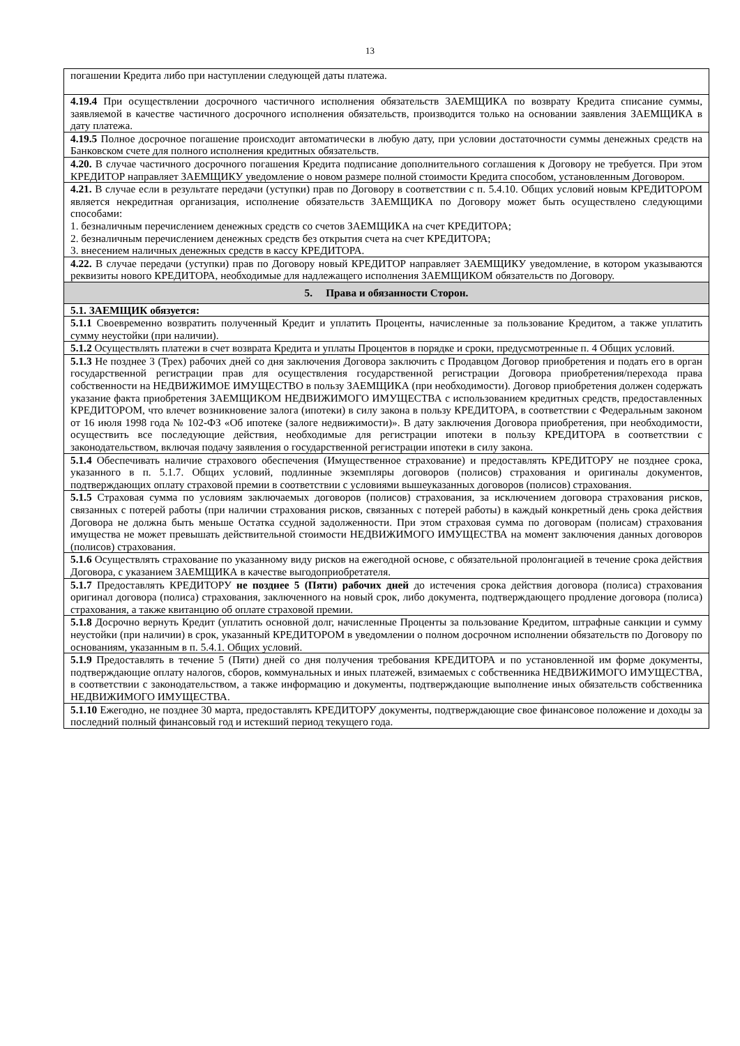13
| погашении Кредита либо при наступлении следующей даты платежа. |
| 4.19.4 При осуществлении досрочного частичного исполнения обязательств ЗАЕМЩИКА по возврату Кредита списание суммы, заявляемой в качестве частичного досрочного исполнения обязательств, производится только на основании заявления ЗАЕМЩИКА в дату платежа. |
| 4.19.5 Полное досрочное погашение происходит автоматически в любую дату, при условии достаточности суммы денежных средств на Банковском счете для полного исполнения кредитных обязательств. |
| 4.20. В случае частичного досрочного погашения Кредита подписание дополнительного соглашения к Договору не требуется. При этом КРЕДИТОР направляет ЗАЕМЩИКУ уведомление о новом размере полной стоимости Кредита способом, установленным Договором. |
| 4.21. В случае если в результате передачи (уступки) прав по Договору в соответствии с п. 5.4.10. Общих условий новым КРЕДИТОРОМ является некредитная организация, исполнение обязательств ЗАЕМЩИКА по Договору может быть осуществлено следующими способами: 1. безналичным перечислением денежных средств со счетов ЗАЕМЩИКА на счет КРЕДИТОРА; 2. безналичным перечислением денежных средств без открытия счета на счет КРЕДИТОРА; 3. внесением наличных денежных средств в кассу КРЕДИТОРА. |
| 4.22. В случае передачи (уступки) прав по Договору новый КРЕДИТОР направляет ЗАЕМЩИКУ уведомление, в котором указываются реквизиты нового КРЕДИТОРА, необходимые для надлежащего исполнения ЗАЕМЩИКОМ обязательств по Договору. |
| 5. Права и обязанности Сторон. |
| 5.1. ЗАЕМЩИК обязуется: |
| 5.1.1 Своевременно возвратить полученный Кредит и уплатить Проценты, начисленные за пользование Кредитом, а также уплатить сумму неустойки (при наличии). |
| 5.1.2 Осуществлять платежи в счет возврата Кредита и уплаты Процентов в порядке и сроки, предусмотренные п. 4 Общих условий. |
| 5.1.3 Не позднее 3 (Трех) рабочих дней со дня заключения Договора заключить с Продавцом Договор приобретения и подать его в орган государственной регистрации прав для осуществления государственной регистрации Договора приобретения/перехода права собственности на НЕДВИЖИМОЕ ИМУЩЕСТВО в пользу ЗАЕМЩИКА (при необходимости). Договор приобретения должен содержать указание факта приобретения ЗАЕМЩИКОМ НЕДВИЖИМОГО ИМУЩЕСТВА с использованием кредитных средств, предоставленных КРЕДИТОРОМ, что влечет возникновение залога (ипотеки) в силу закона в пользу КРЕДИТОРА, в соответствии с Федеральным законом от 16 июля 1998 года № 102-ФЗ «Об ипотеке (залоге недвижимости)». В дату заключения Договора приобретения, при необходимости, осуществить все последующие действия, необходимые для регистрации ипотеки в пользу КРЕДИТОРА в соответствии с законодательством, включая подачу заявления о государственной регистрации ипотеки в силу закона. |
| 5.1.4 Обеспечивать наличие страхового обеспечения (Имущественное страхование) и предоставлять КРЕДИТОРУ не позднее срока, указанного в п. 5.1.7. Общих условий, подлинные экземпляры договоров (полисов) страхования и оригиналы документов, подтверждающих оплату страховой премии в соответствии с условиями вышеуказанных договоров (полисов) страхования. |
| 5.1.5 Страховая сумма по условиям заключаемых договоров (полисов) страхования, за исключением договора страхования рисков, связанных с потерей работы (при наличии страхования рисков, связанных с потерей работы) в каждый конкретный день срока действия Договора не должна быть меньше Остатка ссудной задолженности. При этом страховая сумма по договорам (полисам) страхования имущества не может превышать действительной стоимости НЕДВИЖИМОГО ИМУЩЕСТВА на момент заключения данных договоров (полисов) страхования. |
| 5.1.6 Осуществлять страхование по указанному виду рисков на ежегодной основе, с обязательной пролонгацией в течение срока действия Договора, с указанием ЗАЕМЩИКА в качестве выгодоприобретателя. |
| 5.1.7 Предоставлять КРЕДИТОРУ не позднее 5 (Пяти) рабочих дней до истечения срока действия договора (полиса) страхования оригинал договора (полиса) страхования, заключенного на новый срок, либо документа, подтверждающего продление договора (полиса) страхования, а также квитанцию об оплате страховой премии. |
| 5.1.8 Досрочно вернуть Кредит (уплатить основной долг, начисленные Проценты за пользование Кредитом, штрафные санкции и сумму неустойки (при наличии) в срок, указанный КРЕДИТОРОМ в уведомлении о полном досрочном исполнении обязательств по Договору по основаниям, указанным в п. 5.4.1. Общих условий. |
| 5.1.9 Предоставлять в течение 5 (Пяти) дней со дня получения требования КРЕДИТОРА и по установленной им форме документы, подтверждающие оплату налогов, сборов, коммунальных и иных платежей, взимаемых с собственника НЕДВИЖИМОГО ИМУЩЕСТВА, в соответствии с законодательством, а также информацию и документы, подтверждающие выполнение иных обязательств собственника НЕДВИЖИМОГО ИМУЩЕСТВА. |
| 5.1.10 Ежегодно, не позднее 30 марта, предоставлять КРЕДИТОРУ документы, подтверждающие свое финансовое положение и доходы за последний полный финансовый год и истекший период текущего года. |